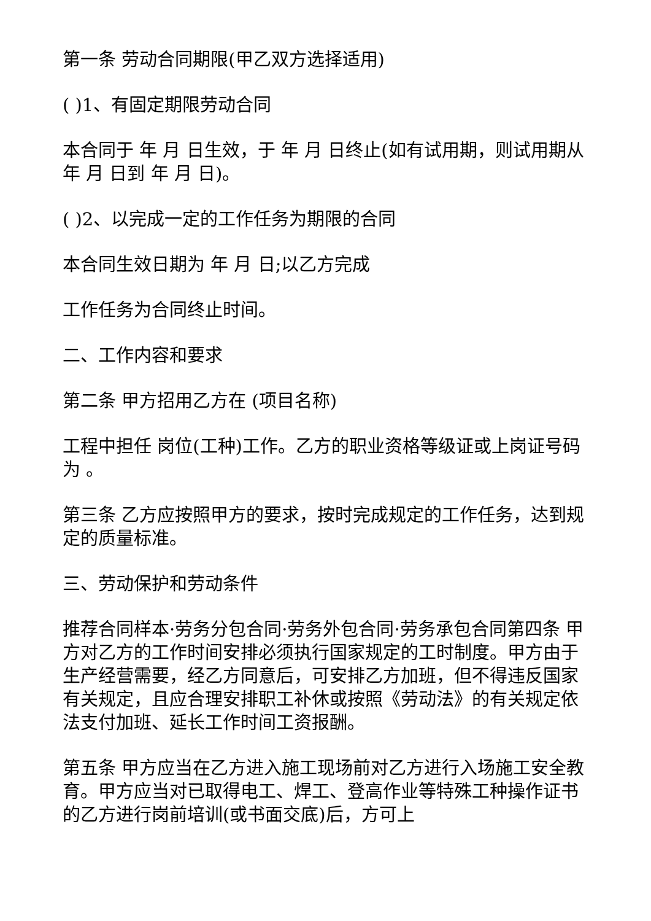第一条 劳动合同期限(甲乙双方选择适用)
( )1、有固定期限劳动合同
本合同于 年 月 日生效，于 年 月 日终止(如有试用期，则试用期从 年 月 日到 年 月 日)。
( )2、以完成一定的工作任务为期限的合同
本合同生效日期为 年 月 日;以乙方完成
工作任务为合同终止时间。
二、工作内容和要求
第二条 甲方招用乙方在 (项目名称)
工程中担任 岗位(工种)工作。乙方的职业资格等级证或上岗证号码为 。
第三条 乙方应按照甲方的要求，按时完成规定的工作任务，达到规定的质量标准。
三、劳动保护和劳动条件
推荐合同样本·劳务分包合同·劳务外包合同·劳务承包合同第四条 甲方对乙方的工作时间安排必须执行国家规定的工时制度。甲方由于生产经营需要，经乙方同意后，可安排乙方加班，但不得违反国家有关规定，且应合理安排职工补休或按照《劳动法》的有关规定依法支付加班、延长工作时间工资报酬。
第五条 甲方应当在乙方进入施工现场前对乙方进行入场施工安全教育。甲方应当对已取得电工、焊工、登高作业等特殊工种操作证书的乙方进行岗前培训(或书面交底)后，方可上